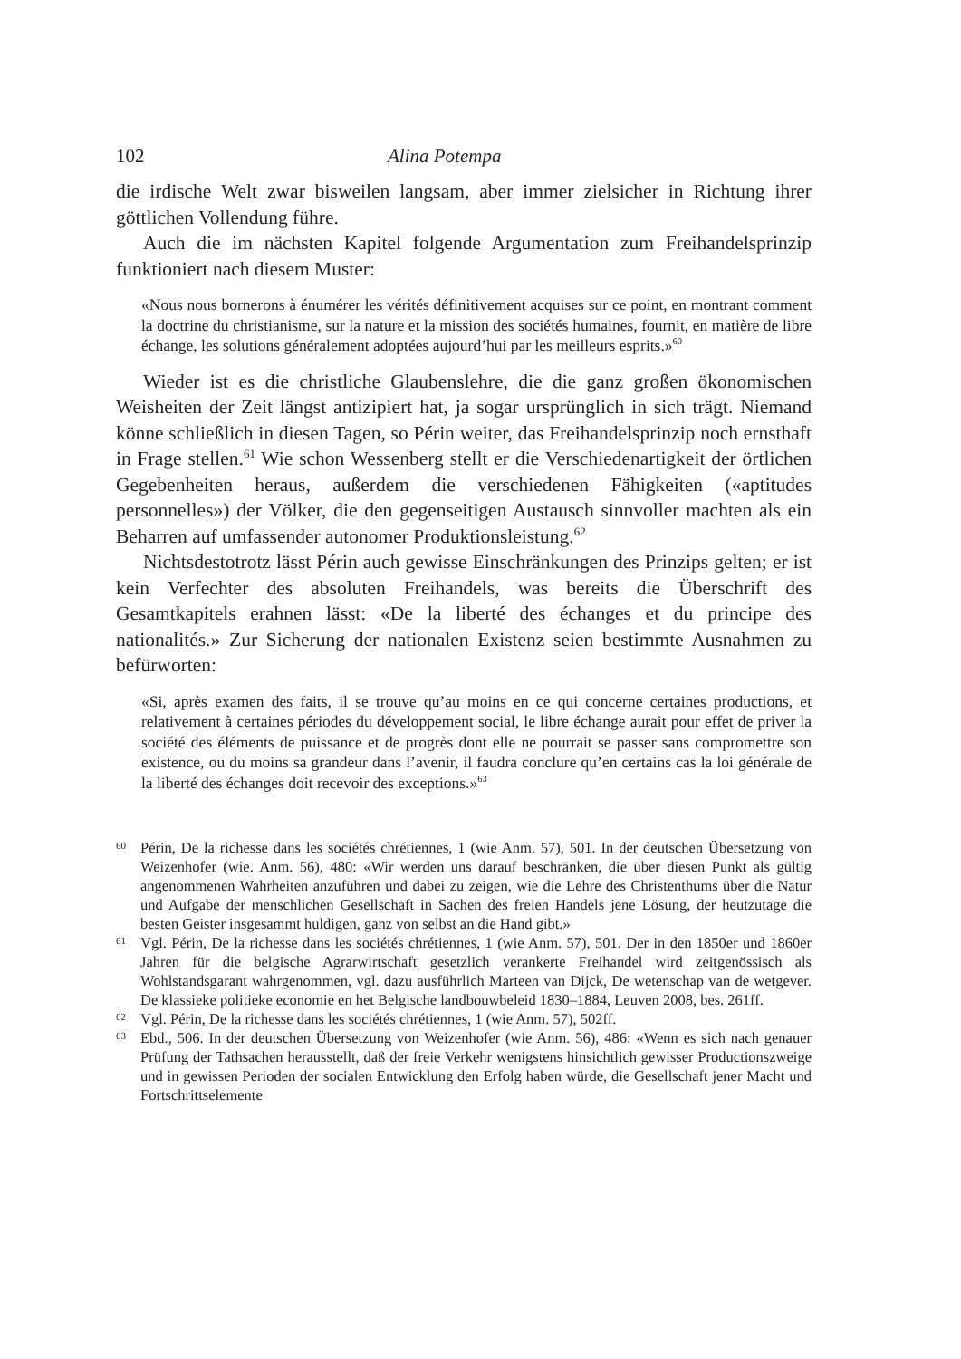102 Alina Potempa
die irdische Welt zwar bisweilen langsam, aber immer zielsicher in Richtung ihrer göttlichen Vollendung führe.
Auch die im nächsten Kapitel folgende Argumentation zum Freihandels­prinzip funktioniert nach diesem Muster:
«Nous nous bornerons à énumérer les vérités définitivement acquises sur ce point, en montrant comment la doctrine du christianisme, sur la nature et la mission des sociétés humaines, fournit, en matière de libre échange, les solutions généralement adoptées aujourd’hui par les meilleurs esprits.»<sup>60</sup>
Wieder ist es die christliche Glaubenslehre, die die ganz großen ökono­mischen Weisheiten der Zeit längst antizipiert hat, ja sogar ursprünglich in sich trägt. Niemand könne schließlich in diesen Tagen, so Périn weiter, das Freihan­delsprinzip noch ernsthaft in Frage stellen.<sup>61</sup> Wie schon Wessenberg stellt er die Verschiedenartigkeit der örtlichen Gegebenheiten heraus, außerdem die ver­schiedenen Fähigkeiten («aptitudes personnelles») der Völker, die den gegensei­tigen Austausch sinnvoller machten als ein Beharren auf umfassender autono­mer Produktionsleistung.<sup>62</sup>
Nichtsdestotrotz lässt Périn auch gewisse Einschränkungen des Prinzips gelten; er ist kein Verfechter des absoluten Freihandels, was bereits die Über­schrift des Gesamtkapitels erahnen lässt: «De la liberté des échanges et du prin­cipe des nationalités.» Zur Sicherung der nationalen Existenz seien bestimmte Ausnahmen zu befürworten:
«Si, après examen des faits, il se trouve qu’au moins en ce qui concerne certaines productions, et relativement à certaines périodes du développement social, le libre échange aurait pour effet de priver la société des éléments de puissance et de progrès dont elle ne pourrait se passer sans compromettre son existence, ou du moins sa grandeur dans l’avenir, il faudra conclure qu’en certains cas la loi géné­rale de la liberté des échanges doit recevoir des exceptions.»<sup>63</sup>
60 Périn, De la richesse dans les sociétés chrétiennes, 1 (wie Anm. 57), 501. In der deutschen Übersetzung von Weizenhofer (wie. Anm. 56), 480: «Wir werden uns darauf beschränken, die über diesen Punkt als gültig angenommenen Wahrheiten anzuführen und dabei zu zeigen, wie die Lehre des Christenthums über die Natur und Aufgabe der menschlichen Gesellschaft in Sachen des freien Handels jene Lösung, der heutzutage die besten Geister insgesammt huldigen, ganz von selbst an die Hand gibt.»
61 Vgl. Périn, De la richesse dans les sociétés chrétiennes, 1 (wie Anm. 57), 501. Der in den 1850er und 1860er Jahren für die belgische Agrarwirtschaft gesetzlich verankerte Frei­handel wird zeitgenössisch als Wohlstandsgarant wahrgenommen, vgl. dazu ausführlich Marteen van Dijck, De wetenschap van de wetgever. De klassieke politieke economie en het Belgische landbouwbeleid 1830–1884, Leuven 2008, bes. 261ff.
62 Vgl. Périn, De la richesse dans les sociétés chrétiennes, 1 (wie Anm. 57), 502ff.
63 Ebd., 506. In der deutschen Übersetzung von Weizenhofer (wie Anm. 56), 486: «Wenn es sich nach genauer Prüfung der Tathsachen herausstellt, daß der freie Verkehr wenigstens hinsichtlich gewisser Productionszweige und in gewissen Perioden der socialen Ent­wicklung den Erfolg haben würde, die Gesellschaft jener Macht und Fortschrittselemente